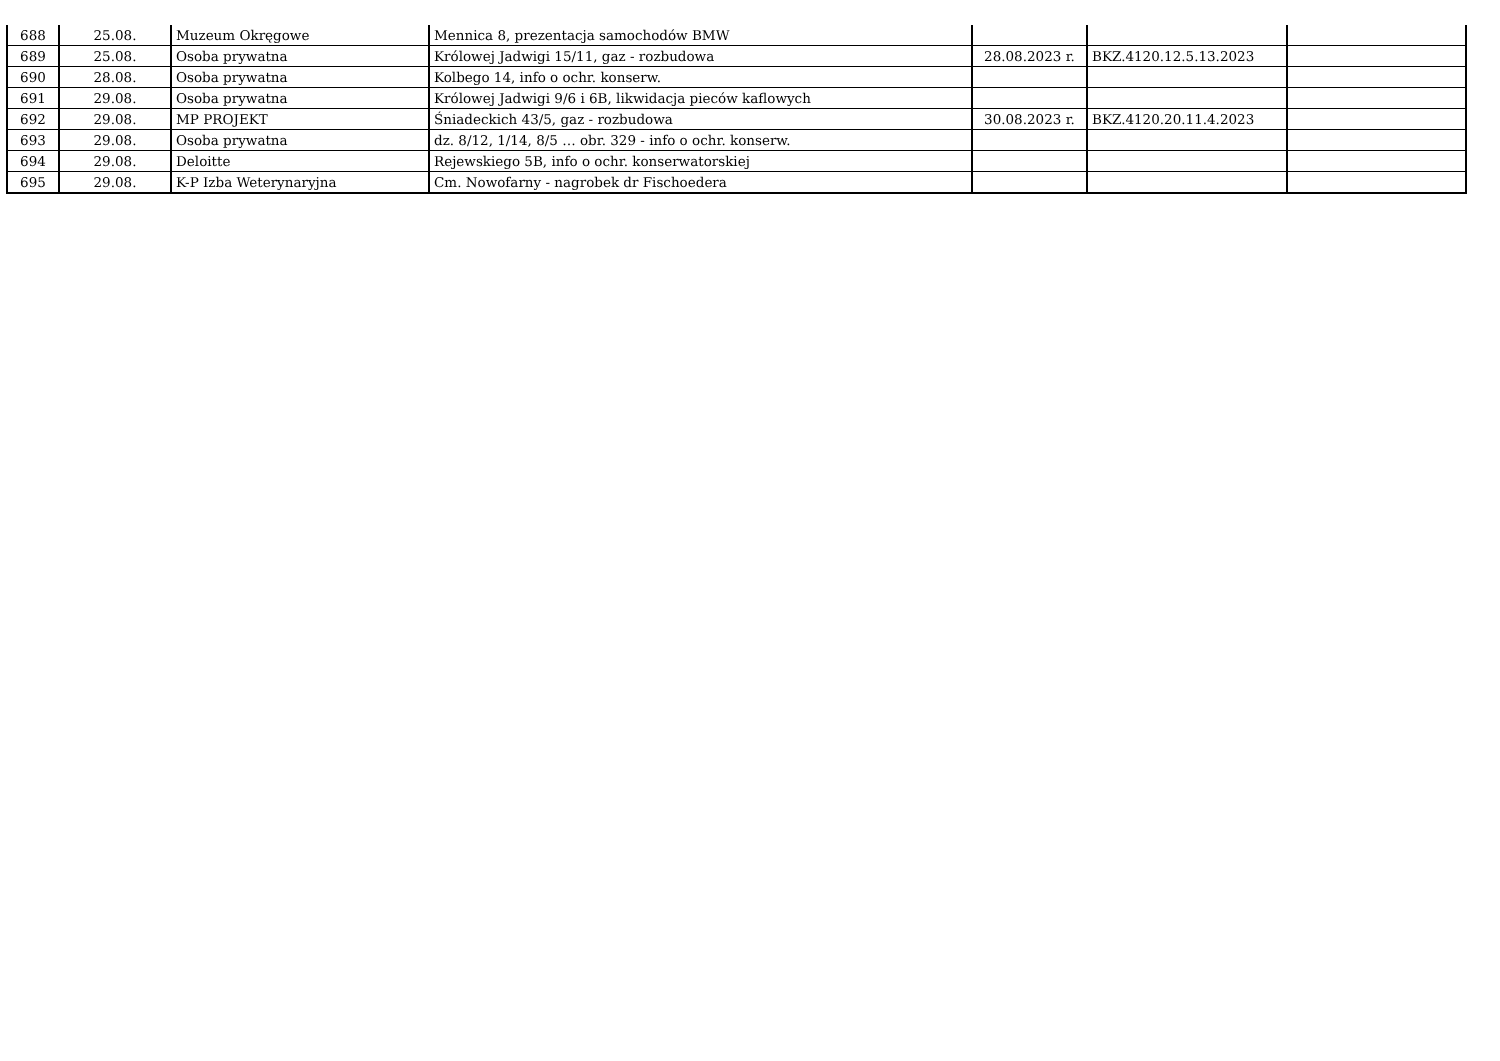| 688 | 25.08. | Muzeum Okręgowe | Mennica 8, prezentacja samochodów BMW | | | |
| 689 | 25.08. | Osoba prywatna | Królowej Jadwigi 15/11, gaz - rozbudowa | 28.08.2023 r. | BKZ.4120.12.5.13.2023 | |
| 690 | 28.08. | Osoba prywatna | Kolbego 14, info o ochr. konserw. | | | |
| 691 | 29.08. | Osoba prywatna | Królowej Jadwigi 9/6 i 6B, likwidacja pieców kaflowych | | | |
| 692 | 29.08. | MP PROJEKT | Śniadeckich 43/5, gaz - rozbudowa | 30.08.2023 r. | BKZ.4120.20.11.4.2023 | |
| 693 | 29.08. | Osoba prywatna | dz. 8/12, 1/14, 8/5 … obr. 329 - info o ochr. konserw. | | | |
| 694 | 29.08. | Deloitte | Rejewskiego 5B, info o ochr. konserwatorskiej | | | |
| 695 | 29.08. | K-P Izba Weterynaryjna | Cm. Nowofarny - nagrobek dr Fischoedera | | | |